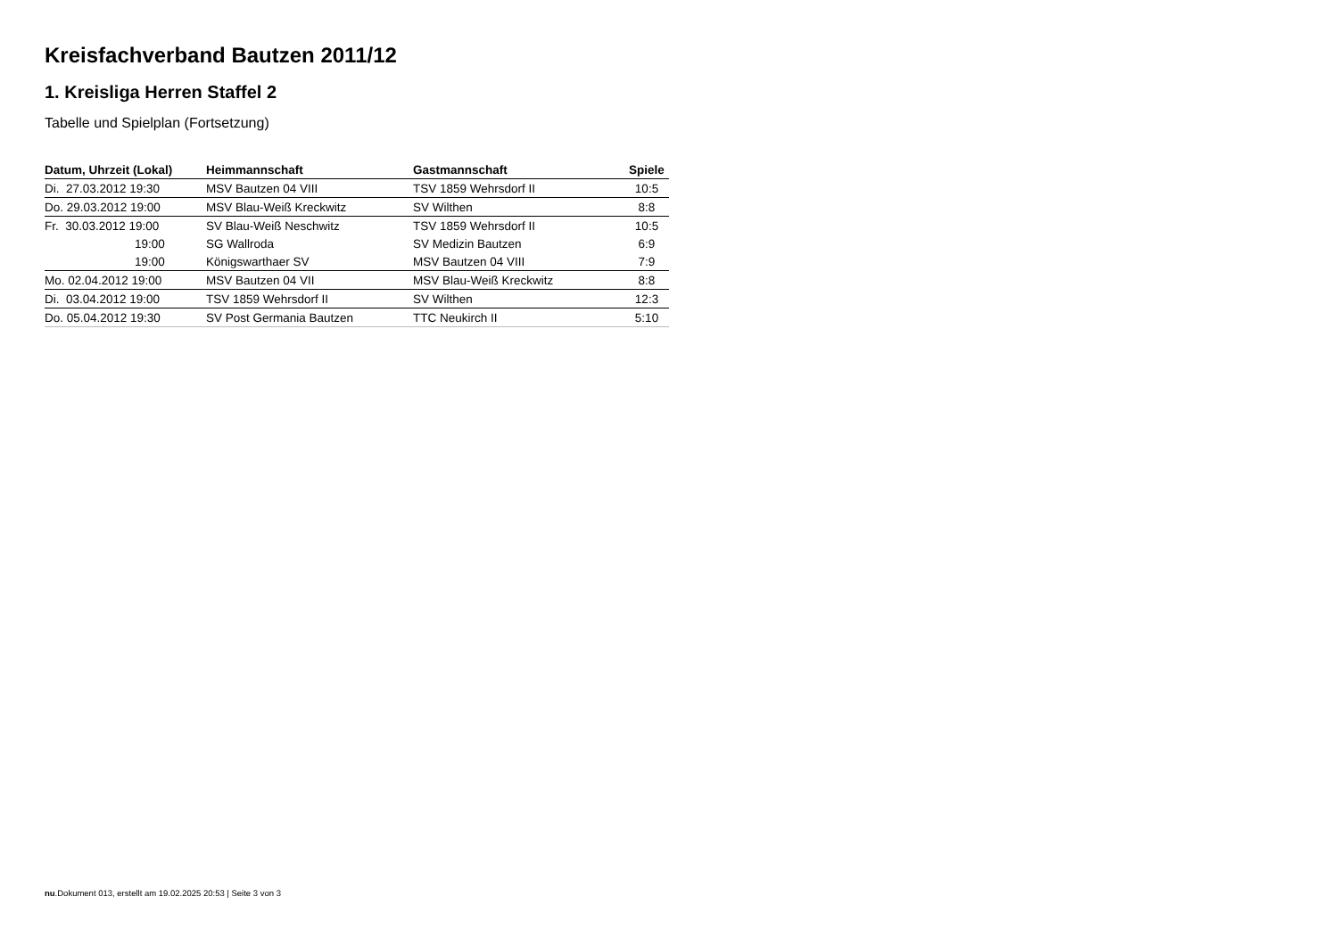Kreisfachverband Bautzen 2011/12
1. Kreisliga Herren Staffel 2
Tabelle und Spielplan (Fortsetzung)
| Datum, Uhrzeit (Lokal) | Heimmannschaft | Gastmannschaft | Spiele |
| --- | --- | --- | --- |
| Di. 27.03.2012 19:30 | MSV Bautzen 04 VIII | TSV 1859 Wehrsdorf II | 10:5 |
| Do. 29.03.2012 19:00 | MSV Blau-Weiß Kreckwitz | SV Wilthen | 8:8 |
| Fr. 30.03.2012 19:00 | SV Blau-Weiß Neschwitz | TSV 1859 Wehrsdorf II | 10:5 |
| 19:00 | SG Wallroda | SV Medizin Bautzen | 6:9 |
| 19:00 | Königswarthaer SV | MSV Bautzen 04 VIII | 7:9 |
| Mo. 02.04.2012 19:00 | MSV Bautzen 04 VII | MSV Blau-Weiß Kreckwitz | 8:8 |
| Di. 03.04.2012 19:00 | TSV 1859 Wehrsdorf II | SV Wilthen | 12:3 |
| Do. 05.04.2012 19:30 | SV Post Germania Bautzen | TTC Neukirch II | 5:10 |
nu.Dokument 013, erstellt am 19.02.2025 20:53 | Seite 3 von 3